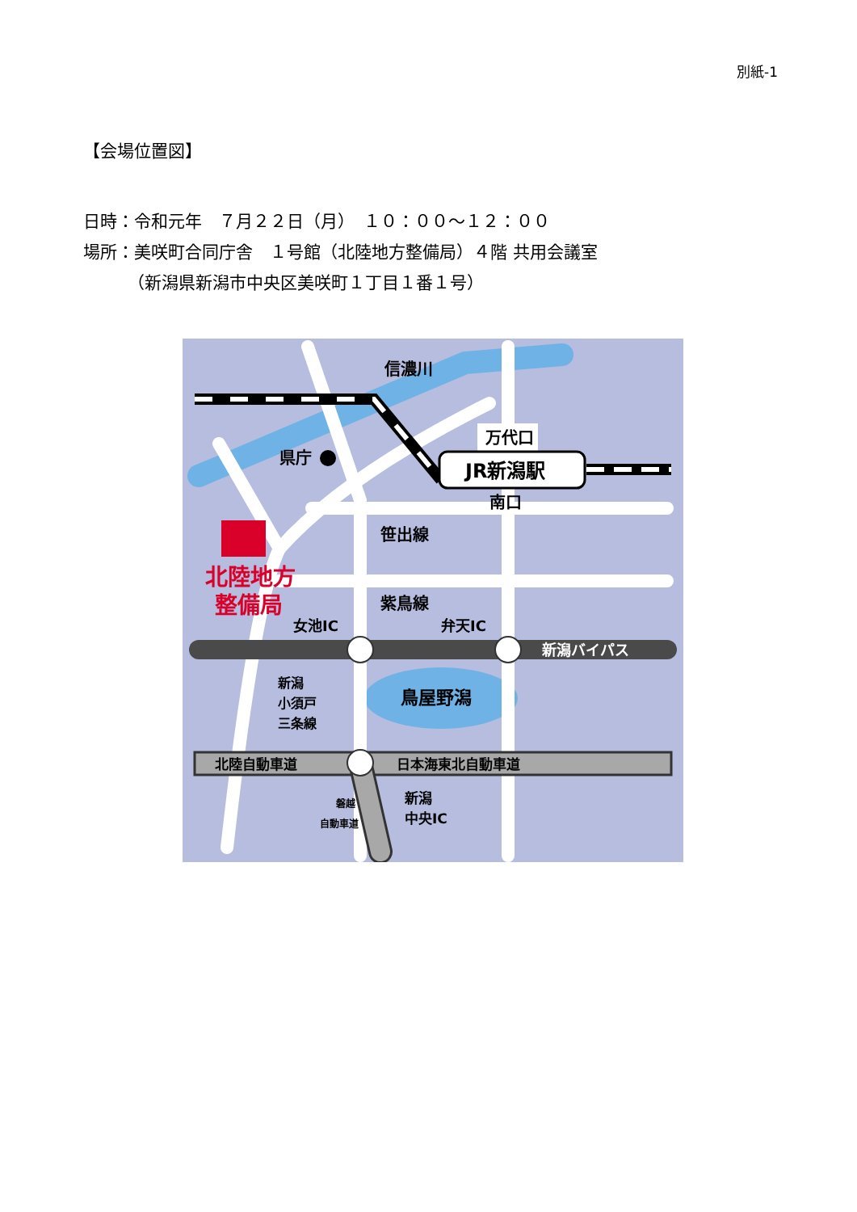別紙-1
【会場位置図】
日時：令和元年　７月２２日（月）　１０：００～１２：００
場所：美咲町合同庁舎　１号館（北陸地方整備局）４階 共用会議室
（新潟県新潟市中央区美咲町１丁目１番１号）
信濃川
万代口
JR新潟駅
南口
県庁
笹出線
紫鳥線
女池IC
弁天IC
新潟バイパス
鳥屋野潟
新潟
小須戸
三条線
北陸自動車道
日本海東北自動車道
新潟
中央IC
磐越
自動車道
北陸地方
整備局